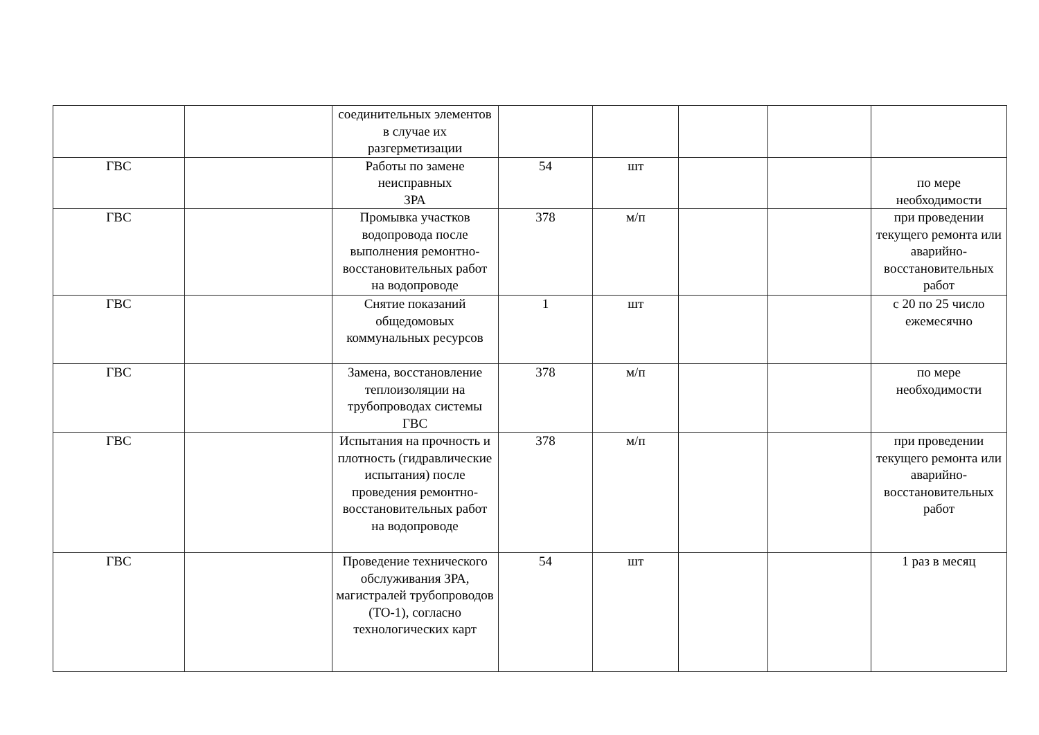| | | соединительных элементов в случае их разгерметизации | | | | | |
| ГВС | | Работы по замене неисправных ЗРА | 54 | шт | | | по мере необходимости |
| ГВС | | Промывка участков водопровода после выполнения ремонтно-восстановительных работ на водопроводе | 378 | м/п | | | при проведении текущего ремонта или аварийно-восстановительных работ |
| ГВС | | Снятие показаний общедомовых коммунальных ресурсов | 1 | шт | | | с 20 по 25 число ежемесячно |
| ГВС | | Замена, восстановление теплоизоляции на трубопроводах системы ГВС | 378 | м/п | | | по мере необходимости |
| ГВС | | Испытания на прочность и плотность (гидравлические испытания) после проведения ремонтно-восстановительных работ на водопроводе | 378 | м/п | | | при проведении текущего ремонта или аварийно-восстановительных работ |
| ГВС | | Проведение технического обслуживания ЗРА, магистралей трубопроводов (ТО-1), согласно технологических карт | 54 | шт | | | 1 раз в месяц |